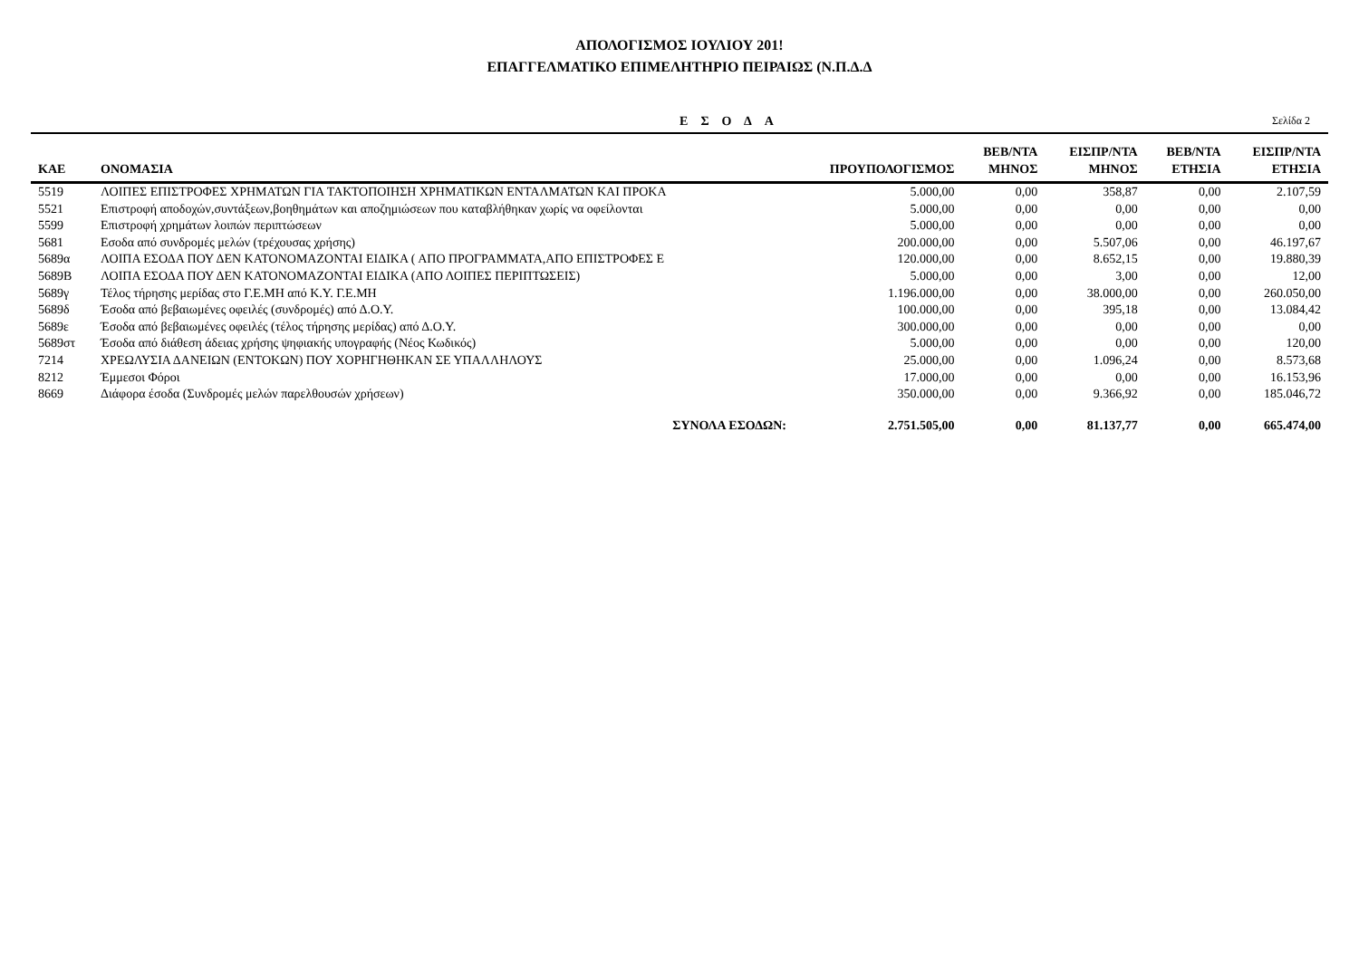ΑΠΟΛΟΓΙΣΜΟΣ ΙΟΥΛΙΟΥ 201!
ΕΠΑΓΓΕΛΜΑΤΙΚΟ ΕΠΙΜΕΛΗΤΗΡΙΟ ΠΕΙΡΑΙΩΣ (Ν.Π.Δ.Δ
ΕΣΟΔΑ
Σελίδα 2
| ΚΑΕ | ΟΝΟΜΑΣΙΑ | ΠΡΟΥΠΟΛΟΓΙΣΜΟΣ | ΒΕΒ/ΝΤΑ ΜΗΝΟΣ | ΕΙΣΠΡ/ΝΤΑ ΜΗΝΟΣ | ΒΕΒ/ΝΤΑ ΕΤΗΣΙΑ | ΕΙΣΠΡ/ΝΤΑ ΕΤΗΣΙΑ |
| --- | --- | --- | --- | --- | --- | --- |
| 5519 | ΛΟΙΠΕΣ ΕΠΙΣΤΡΟΦΕΣ ΧΡΗΜΑΤΩΝ ΓΙΑ ΤΑΚΤΟΠΟΙΗΣΗ ΧΡΗΜΑΤΙΚΩΝ ΕΝΤΑΛΜΑΤΩΝ ΚΑΙ ΠΡΟΚΑ | 5.000,00 | 0,00 | 358,87 | 0,00 | 2.107,59 |
| 5521 | Επιστροφή αποδοχών,συντάξεων,βοηθημάτων και αποζημιώσεων που καταβλήθηκαν χωρίς να οφείλονται | 5.000,00 | 0,00 | 0,00 | 0,00 | 0,00 |
| 5599 | Επιστροφή χρημάτων λοιπών περιπτώσεων | 5.000,00 | 0,00 | 0,00 | 0,00 | 0,00 |
| 5681 | Εσοδα από συνδρομές μελών (τρέχουσας χρήσης) | 200.000,00 | 0,00 | 5.507,06 | 0,00 | 46.197,67 |
| 5689α | ΛΟΙΠΑ ΕΣΟΔΑ ΠΟΥ ΔΕΝ ΚΑΤΟΝΟΜΑΖΟΝΤΑΙ ΕΙΔΙΚΑ ( ΑΠΟ ΠΡΟΓΡΑΜΜΑΤΑ,ΑΠΟ ΕΠΙΣΤΡΟΦΕΣ Ε | 120.000,00 | 0,00 | 8.652,15 | 0,00 | 19.880,39 |
| 5689Β | ΛΟΙΠΑ ΕΣΟΔΑ ΠΟΥ ΔΕΝ ΚΑΤΟΝΟΜΑΖΟΝΤΑΙ ΕΙΔΙΚΑ (ΑΠΟ ΛΟΙΠΕΣ ΠΕΡΙΠΤΩΣΕΙΣ) | 5.000,00 | 0,00 | 3,00 | 0,00 | 12,00 |
| 5689γ | Τέλος τήρησης μερίδας στο Γ.Ε.ΜΗ από Κ.Υ. Γ.Ε.ΜΗ | 1.196.000,00 | 0,00 | 38.000,00 | 0,00 | 260.050,00 |
| 5689δ | Έσοδα από βεβαιωμένες οφειλές (συνδρομές) από Δ.Ο.Υ. | 100.000,00 | 0,00 | 395,18 | 0,00 | 13.084,42 |
| 5689ε | Έσοδα από βεβαιωμένες οφειλές (τέλος τήρησης μερίδας) από Δ.Ο.Υ. | 300.000,00 | 0,00 | 0,00 | 0,00 | 0,00 |
| 5689στ | Έσοδα από διάθεση άδειας χρήσης ψηφιακής υπογραφής (Νέος Κωδικός) | 5.000,00 | 0,00 | 0,00 | 0,00 | 120,00 |
| 7214 | ΧΡΕΩΛΥΣΙΑ ΔΑΝΕΙΩΝ (ΕΝΤΟΚΩΝ) ΠΟΥ ΧΟΡΗΓΗΘΗΚΑΝ ΣΕ ΥΠΑΛΛΗΛΟΥΣ | 25.000,00 | 0,00 | 1.096,24 | 0,00 | 8.573,68 |
| 8212 | Έμμεσοι Φόροι | 17.000,00 | 0,00 | 0,00 | 0,00 | 16.153,96 |
| 8669 | Διάφορα έσοδα (Συνδρομές μελών παρελθουσών χρήσεων) | 350.000,00 | 0,00 | 9.366,92 | 0,00 | 185.046,72 |
| | ΣΥΝΟΛΑ ΕΣΟΔΩΝ: | 2.751.505,00 | 0,00 | 81.137,77 | 0,00 | 665.474,00 |